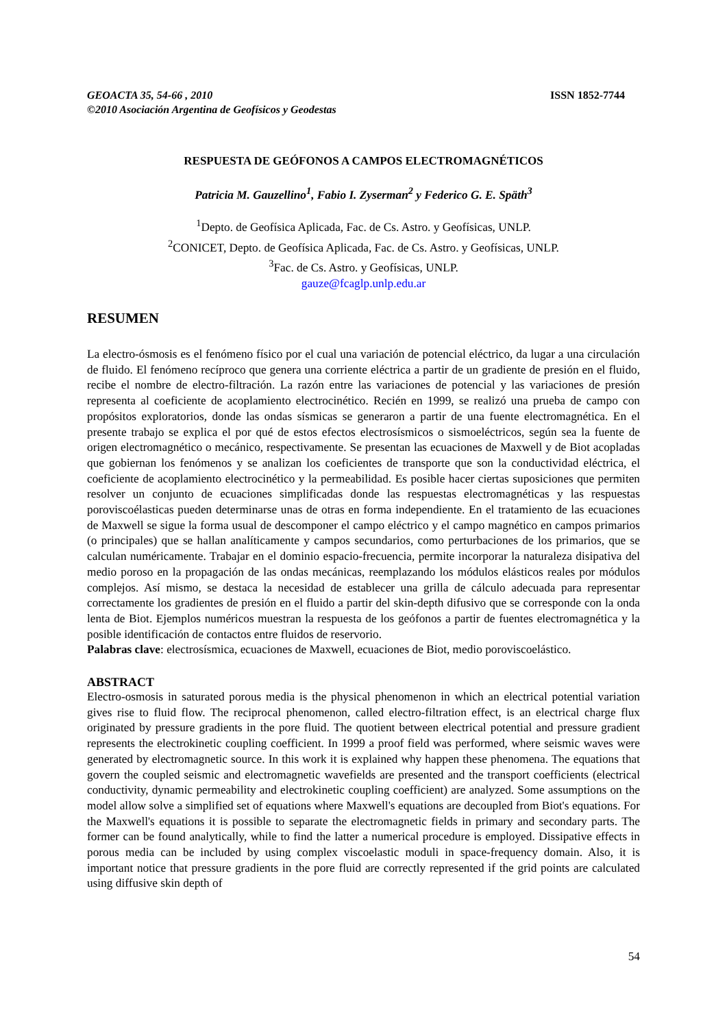GEOACTA 35, 54-66 , 2010
©2010 Asociación Argentina de Geofísicos y Geodestas
ISSN 1852-7744
RESPUESTA DE GEÓFONOS A CAMPOS ELECTROMAGNÉTICOS
Patricia M. Gauzellino<sup>1</sup>, Fabio I. Zyserman<sup>2</sup> y Federico G. E. Späth<sup>3</sup>
<sup>1</sup> Depto. de Geofísica Aplicada, Fac. de Cs. Astro. y Geofísicas, UNLP.
<sup>2</sup> CONICET, Depto. de Geofísica Aplicada, Fac. de Cs. Astro. y Geofísicas, UNLP.
<sup>3</sup> Fac. de Cs. Astro. y Geofísicas, UNLP.
gauze@fcaglp.unlp.edu.ar
RESUMEN
La electro-ósmosis es el fenómeno físico por el cual una variación de potencial eléctrico, da lugar a una circulación de fluido. El fenómeno recíproco que genera una corriente eléctrica a partir de un gradiente de presión en el fluido, recibe el nombre de electro-filtración. La razón entre las variaciones de potencial y las variaciones de presión representa al coeficiente de acoplamiento electrocinético. Recién en 1999, se realizó una prueba de campo con propósitos exploratorios, donde las ondas sísmicas se generaron a partir de una fuente electromagnética. En el presente trabajo se explica el por qué de estos efectos electrosísmicos o sismoeléctricos, según sea la fuente de origen electromagnético o mecánico, respectivamente. Se presentan las ecuaciones de Maxwell y de Biot acopladas que gobiernan los fenómenos y se analizan los coeficientes de transporte que son la conductividad eléctrica, el coeficiente de acoplamiento electrocinético y la permeabilidad. Es posible hacer ciertas suposiciones que permiten resolver un conjunto de ecuaciones simplificadas donde las respuestas electromagnéticas y las respuestas poroviscoélasticas pueden determinarse unas de otras en forma independiente. En el tratamiento de las ecuaciones de Maxwell se sigue la forma usual de descomponer el campo eléctrico y el campo magnético en campos primarios (o principales) que se hallan analíticamente y campos secundarios, como perturbaciones de los primarios, que se calculan numéricamente. Trabajar en el dominio espacio-frecuencia, permite incorporar la naturaleza disipativa del medio poroso en la propagación de las ondas mecánicas, reemplazando los módulos elásticos reales por módulos complejos. Así mismo, se destaca la necesidad de establecer una grilla de cálculo adecuada para representar correctamente los gradientes de presión en el fluido a partir del skin-depth difusivo que se corresponde con la onda lenta de Biot. Ejemplos numéricos muestran la respuesta de los geófonos a partir de fuentes electromagnética y la posible identificación de contactos entre fluidos de reservorio.
Palabras clave: electrosísmica, ecuaciones de Maxwell, ecuaciones de Biot, medio poroviscoelástico.
ABSTRACT
Electro-osmosis in saturated porous media is the physical phenomenon in which an electrical potential variation gives rise to fluid flow. The reciprocal phenomenon, called electro-filtration effect, is an electrical charge flux originated by pressure gradients in the pore fluid. The quotient between electrical potential and pressure gradient represents the electrokinetic coupling coefficient. In 1999 a proof field was performed, where seismic waves were generated by electromagnetic source. In this work it is explained why happen these phenomena. The equations that govern the coupled seismic and electromagnetic wavefields are presented and the transport coefficients (electrical conductivity, dynamic permeability and electrokinetic coupling coefficient) are analyzed. Some assumptions on the model allow solve a simplified set of equations where Maxwell's equations are decoupled from Biot's equations. For the Maxwell's equations it is possible to separate the electromagnetic fields in primary and secondary parts. The former can be found analytically, while to find the latter a numerical procedure is employed. Dissipative effects in porous media can be included by using complex viscoelastic moduli in space-frequency domain. Also, it is important notice that pressure gradients in the pore fluid are correctly represented if the grid points are calculated using diffusive skin depth of
54